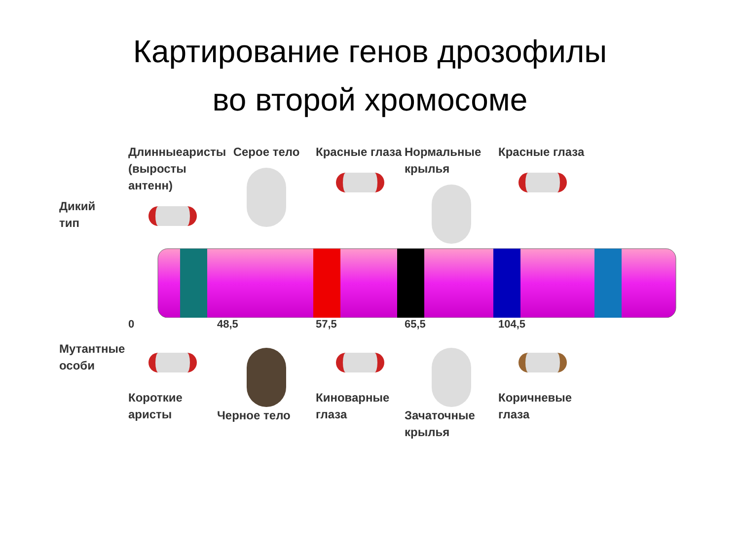Картирование генов дрозофилы
во второй хромосоме
Дикий
тип
Длинныеаристы (выросты антенн)
Серое тело
Красные глаза
Нормальные крылья
Красные глаза
0
48,5
57,5
65,5
104,5
Мутантные
особи
Короткие аристы
Черное тело
Киноварные глаза
Зачаточные крылья
Коричневые глаза